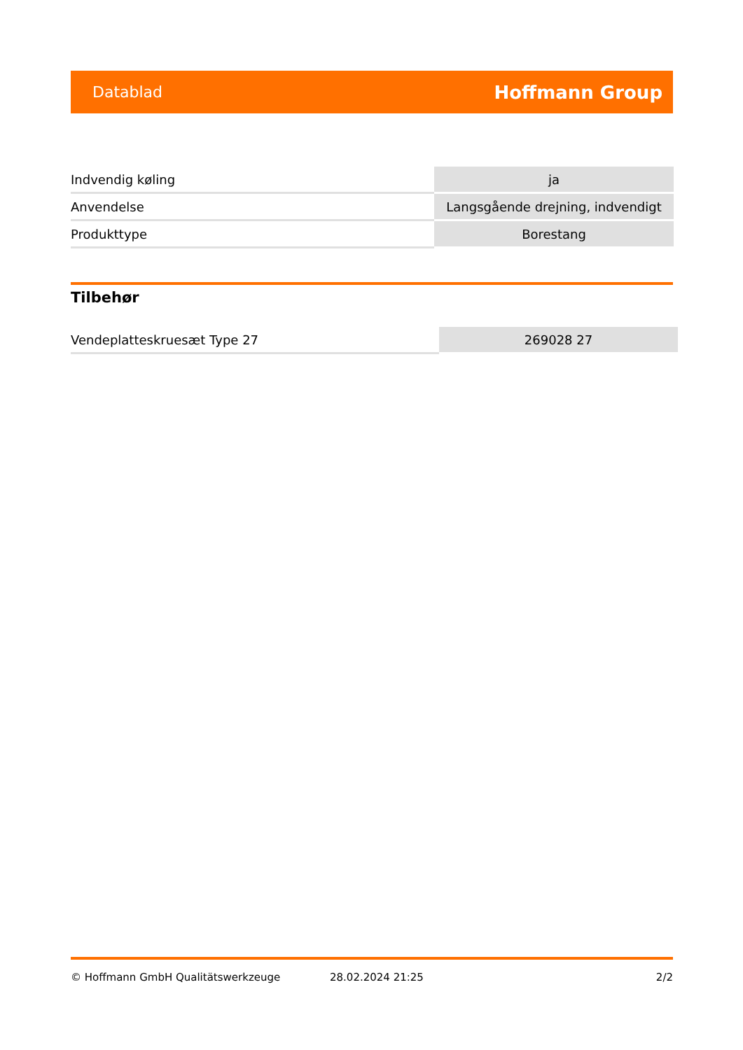Datablad Hoffmann Group
| Indvendig køling | ja |
| Anvendelse | Langsgående drejning, indvendigt |
| Produkttype | Borestang |
Tilbehør
| Vendeplatteskruesæt Type 27 | 269028 27 |
© Hoffmann GmbH Qualitätswerkzeuge 28.02.2024 21:25 2/2